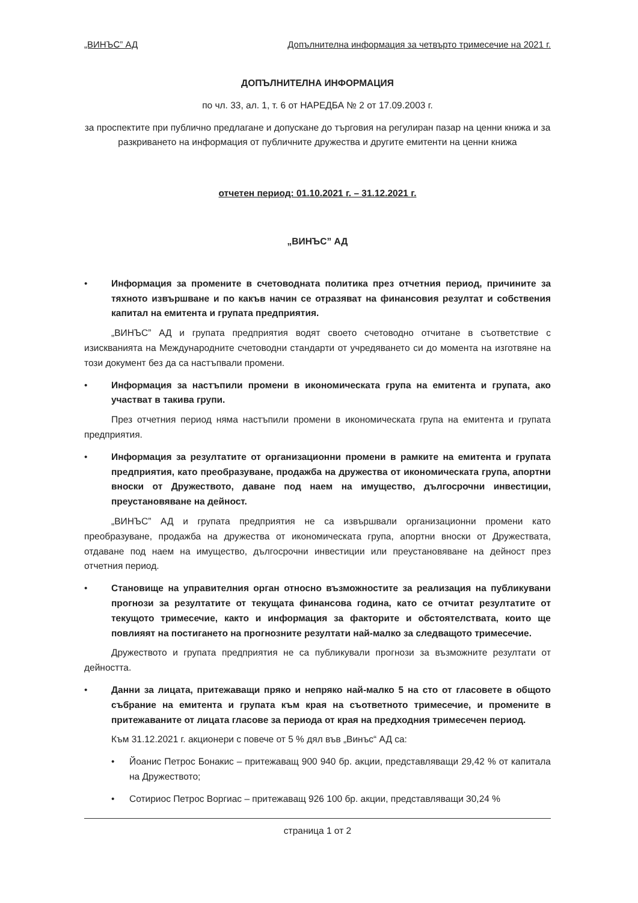„ВИНЪС” АД Допълнителна информация за четвърто тримесечие на 2021 г.
ДОПЪЛНИТЕЛНА ИНФОРМАЦИЯ
по чл. 33, ал. 1, т. 6 от НАРЕДБА № 2 от 17.09.2003 г.
за проспектите при публично предлагане и допускане до търговия на регулиран пазар на ценни книжа и за разкриването на информация от публичните дружества и другите емитенти на ценни книжа
отчетен период: 01.10.2021 г. – 31.12.2021 г.
„ВИНЪС” АД
• Информация за промените в счетоводната политика през отчетния период, причините за тяхното извършване и по какъв начин се отразяват на финансовия резултат и собствения капитал на емитента и групата предприятия.
„ВИНЪС” АД и групата предприятия водят своето счетоводно отчитане в съответствие с изискванията на Международните счетоводни стандарти от учредяването си до момента на изготвяне на този документ без да са настъпвали промени.
• Информация за настъпили промени в икономическата група на емитента и групата, ако участват в такива групи.
През отчетния период няма настъпили промени в икономическата група на емитента и групата предприятия.
• Информация за резултатите от организационни промени в рамките на емитента и групата предприятия, като преобразуване, продажба на дружества от икономическата група, апортни вноски от Дружеството, даване под наем на имущество, дългосрочни инвестиции, преустановяване на дейност.
„ВИНЪС” АД и групата предприятия не са извършвали организационни промени като преобразуване, продажба на дружества от икономическата група, апортни вноски от Дружествата, отдаване под наем на имущество, дългосрочни инвестиции или преустановяване на дейност през отчетния период.
• Становище на управителния орган относно възможностите за реализация на публикувани прогнози за резултатите от текущата финансова година, като се отчитат резултатите от текущото тримесечие, както и информация за факторите и обстоятелствата, които ще повлияят на постигането на прогнозните резултати най-малко за следващото тримесечие.
Дружеството и групата предприятия не са публикували прогнози за възможните резултати от дейността.
• Данни за лицата, притежаващи пряко и непряко най-малко 5 на сто от гласовете в общото събрание на емитента и групата към края на съответното тримесечие, и промените в притежаваните от лицата гласове за периода от края на предходния тримесечен период.
Към 31.12.2021 г. акционери с повече от 5 % дял във „Винъс“ АД са:
• Йоанис Петрос Бонакис – притежаващ 900 940 бр. акции, представляващи 29,42 % от капитала на Дружеството;
• Сотириос Петрос Воргиас – притежаващ 926 100 бр. акции, представляващи 30,24 %
страница 1 от 2